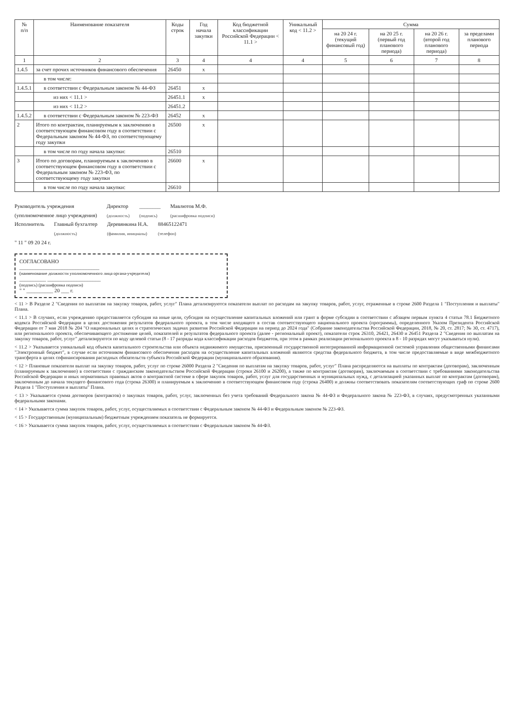| № п/п | Наименование показателя | Коды строк | Год начала закупки | Код бюджетной классификации Российской Федерации < 11.1 > | Уникальный код < 11.2 > | Сумма | | | |
| --- | --- | --- | --- | --- | --- | --- | --- | --- | --- |
| | | | | | | на 20 24 г. (текущий финансовый год) | на 20 25 г. (первый год планового периода) | на 20 26 г. (второй год планового периода) | за пределами планового периода |
| 1 | 2 | 3 | 4 | 4 | 4 | 5 | 6 | 7 | 8 |
| 1.4.5 | за счет прочих источников финансового обеспечения | 26450 | x | | | | | | |
| | в том числе: | | | | | | | | |
| 1.4.5.1 | в соответствии с Федеральным законом № 44-ФЗ | 26451 | x | | | | | | |
| | из них < 11.1 > | 26451.1 | x | | | | | | |
| | из них < 11.2 > | 26451.2 | | | | | | | |
| 1.4.5.2 | в соответствии с Федеральным законом № 223-ФЗ | 26452 | x | | | | | | |
| 2 | Итого по контрактам, планируемым к заключению в соответствующем финансовом году в соответствии с Федеральным законом № 44-ФЗ, по соответствующему году закупки | 26500 | x | | | | | | |
| | в том числе по году начала закупки: | 26510 | | | | | | | |
| 3 | Итого по договорам, планируемым к заключению в соответствующем финансовом году в соответствии с Федеральным законом № 223-ФЗ, по соответствующему году закупки | 26600 | x | | | | | | |
| | в том числе по году начала закупки: | 26610 | | | | | | | |
Руководитель учреждения
(уполномоченное лицо учреждения) Директор
(должность) ________
(подпись) Мавлютов М.Ф.
(расшифровка подписи)
Исполнитель Главный бухгалтер
(должность) Деревянкина Н.А.
(фамилия, инициалы) 88465122471
(телефон)
" 11 " 09 20 24 г.
СОГЛАСОВАНО
______________________________
(наименование должности уполномоченного лица органа-учредителя)
__________ ____________________
(подпись) (расшифровка подписи)
" " __________ 20 ___ г.
< 11 > В Разделе 2 "Сведения по выплатам на закупку товаров, работ, услуг" Плана детализируются показатели выплат по расходам на закупку товаров, работ, услуг, отраженные в строке 2600 Раздела 1 "Поступления и выплаты" Плана.
< 11.1 > В случаях, если учреждению предоставляется субсидия на иные цели, субсидия на осуществление капитальных вложений или грант в форме субсидии в соответствии с абзацем первым пункта 4 статьи 78.1 Бюджетного кодекса Российской Федерации в целях достижения результатов федерального проекта, в том числе входящего в состав соответствующего национального проекта (программы), определенного Указом Президента Российской Федерации от 7 мая 2018 № 204 "О национальных целях и стратегических задачах развития Российской Федерации на период до 2024 года" (Собрание законодательства Российской Федерации, 2018, № 20, ст. 2817; № 30, ст. 4717), или регионального проекта, обеспечивающего достижение целей, показателей и результатов федерального проекта (далее - региональный проект), показатели строк 26310, 26421, 26430 и 26451 Раздела 2 "Сведения по выплатам на закупку товаров, работ, услуг" детализируются по коду целевой статьи (8 - 17 разряды кода классификации расходов бюджетов, при этом в рамках реализации регионального проекта в 8 - 10 разрядах могут указываться нули).
< 11.2 > Указывается уникальный код объекта капитального строительства или объекта недвижимого имущества, присвоенный государственной интегрированной информационной системой управления общественными финансами "Электронный бюджет", в случае если источником финансового обеспечения расходов на осуществление капитальных вложений являются средства федерального бюджета, в том числе предоставляемые в виде межбюджетного трансферта в целях софинансирования расходных обязательств субъекта Российской Федерации (муниципального образования).
< 12 > Плановые показатели выплат на закупку товаров, работ, услуг по строке 26000 Раздела 2 "Сведения по выплатам на закупку товаров, работ, услуг" Плана распределяются на выплаты по контрактам (договорам), заключенным (планируемым к заключению) в соответствии с гражданским законодательством Российской Федерации (строки 26100 и 26200), а также по контрактам (договорам), заключаемым в соответствии с требованиями законодательства Российской Федерации и иных нормативных правовых актов о контрактной системе в сфере закупок товаров, работ, услуг для государственных и муниципальных нужд, с детализацией указанных выплат по контрактам (договорам), заключенным до начала текущего финансового года (строка 26300) и планируемым к заключению в соответствующем финансовом году (строка 26400) и должны соответствовать показателям соответствующих граф по строке 2600 Раздела 1 "Поступления и выплаты" Плана.
< 13 > Указывается сумма договоров (контрактов) о закупках товаров, работ, услуг, заключенных без учета требований Федерального закона № 44-ФЗ и Федерального закона № 223-ФЗ, в случаях, предусмотренных указанными федеральными законами.
< 14 > Указывается сумма закупок товаров, работ, услуг, осуществляемых в соответствии с Федеральным законом № 44-ФЗ и Федеральным законом № 223-ФЗ.
< 15 > Государственным (муниципальным) бюджетным учреждением показатель не формируется.
< 16 > Указывается сумма закупок товаров, работ, услуг, осуществляемых в соответствии с Федеральным законом № 44-ФЗ.